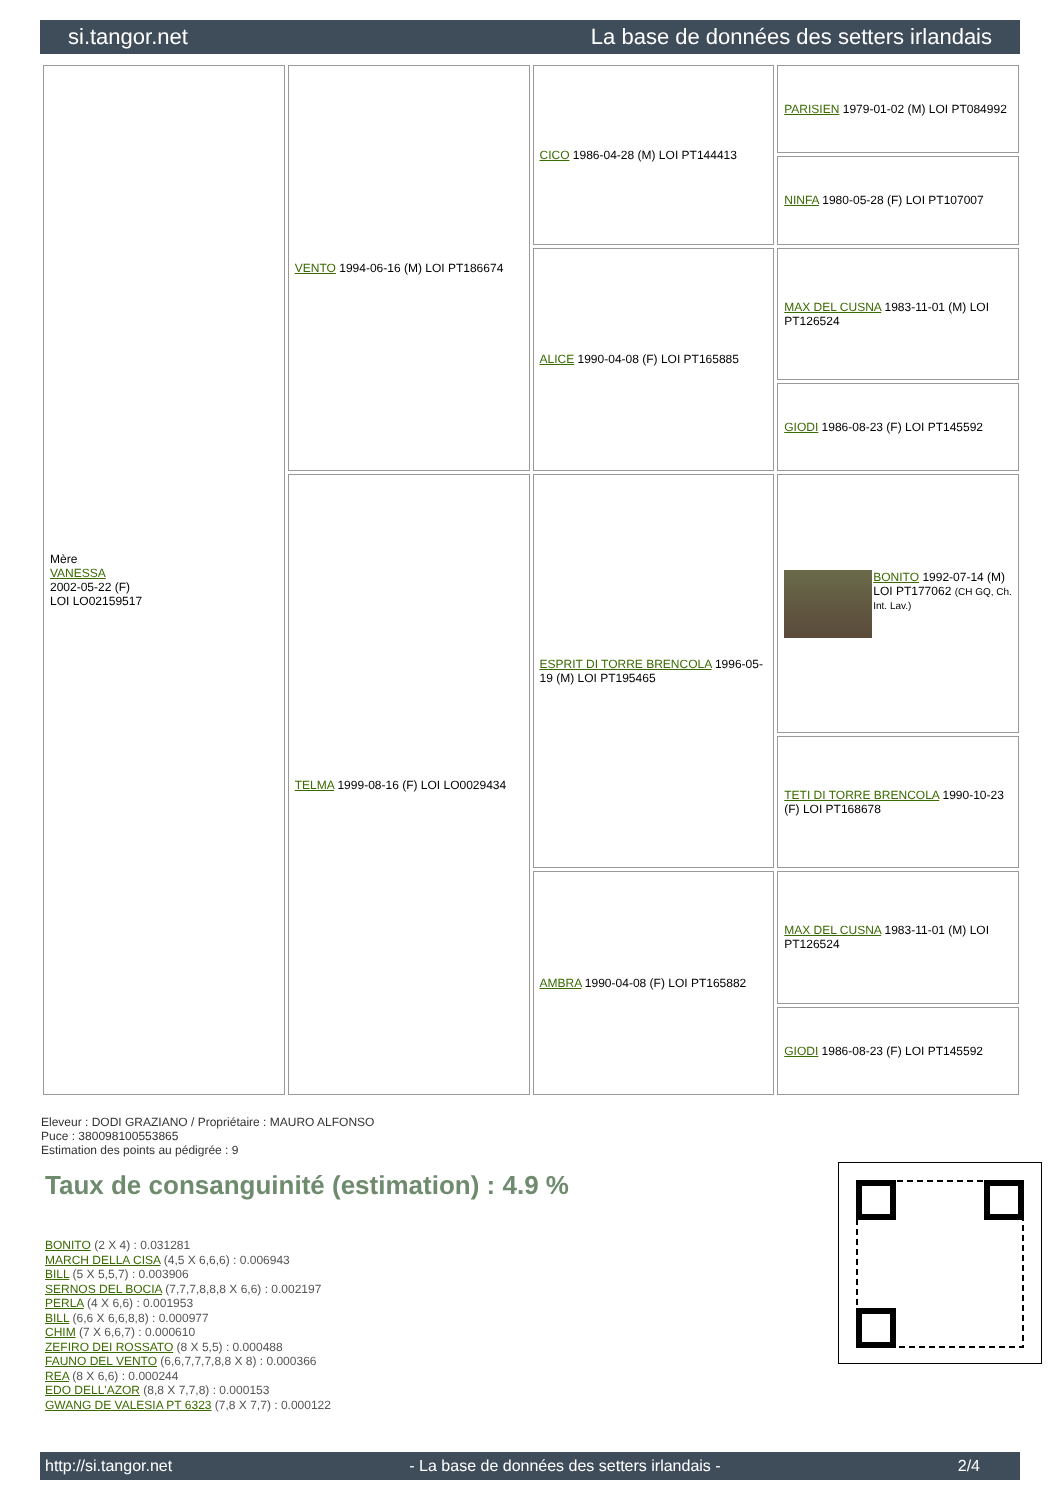si.tangor.net La base de données des setters irlandais
| Mère VANESSA 2002-05-22 (F) LOI LO02159517 | VENTO 1994-06-16 (M) LOI PT186674 | CICO 1986-04-28 (M) LOI PT144413 | PARISIEN 1979-01-02 (M) LOI PT084992 |
| | | | NINFA 1980-05-28 (F) LOI PT107007 |
| | | ALICE 1990-04-08 (F) LOI PT165885 | MAX DEL CUSNA 1983-11-01 (M) LOI PT126524 |
| | | | GIODI 1986-08-23 (F) LOI PT145592 |
| | TELMA 1999-08-16 (F) LOI LO0029434 | ESPRIT DI TORRE BRENCOLA 1996-05-19 (M) LOI PT195465 | BONITO 1992-07-14 (M) LOI PT177062 (CH GQ, Ch. Int. Lav.) |
| | | | TETI DI TORRE BRENCOLA 1990-10-23 (F) LOI PT168678 |
| | | AMBRA 1990-04-08 (F) LOI PT165882 | MAX DEL CUSNA 1983-11-01 (M) LOI PT126524 |
| | | | GIODI 1986-08-23 (F) LOI PT145592 |
Eleveur : DODI GRAZIANO / Propriétaire : MAURO ALFONSO
Puce : 380098100553865
Estimation des points au pédigrée : 9
Taux de consanguinité (estimation) : 4.9 %
BONITO (2 X 4) : 0.031281
MARCH DELLA CISA (4,5 X 6,6,6) : 0.006943
BILL (5 X 5,5,7) : 0.003906
SERNOS DEL BOCIA (7,7,7,8,8,8 X 6,6) : 0.002197
PERLA (4 X 6,6) : 0.001953
BILL (6,6 X 6,6,8,8) : 0.000977
CHIM (7 X 6,6,7) : 0.000610
ZEFIRO DEI ROSSATO (8 X 5,5) : 0.000488
FAUNO DEL VENTO (6,6,7,7,7,8,8 X 8) : 0.000366
REA (8 X 6,6) : 0.000244
EDO DELL'AZOR (8,8 X 7,7,8) : 0.000153
GWANG DE VALESIA PT 6323 (7,8 X 7,7) : 0.000122
http://si.tangor.net - La base de données des setters irlandais - 2/4